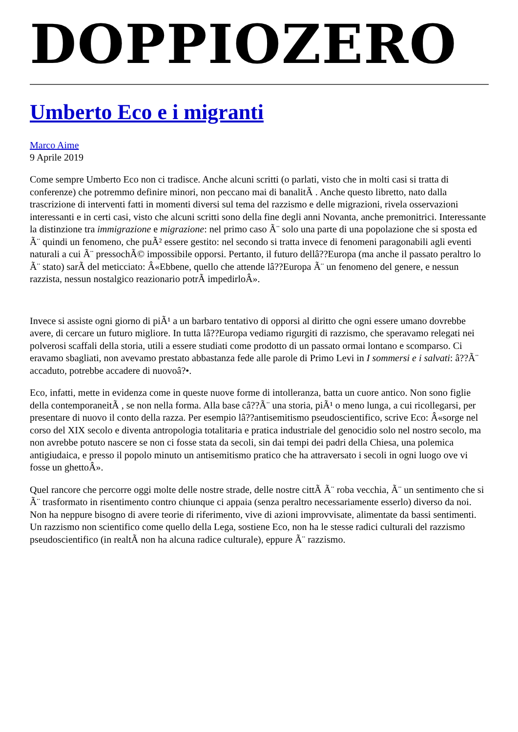DOPPIOZERO
Umberto Eco e i migranti
Marco Aime
9 Aprile 2019
Come sempre Umberto Eco non ci tradisce. Anche alcuni scritti (o parlati, visto che in molti casi si tratta di conferenze) che potremmo definire minori, non peccano mai di banalitÃ . Anche questo libretto, nato dalla trascrizione di interventi fatti in momenti diversi sul tema del razzismo e delle migrazioni, rivela osservazioni interessanti e in certi casi, visto che alcuni scritti sono della fine degli anni Novanta, anche premonitrici. Interessante la distinzione tra immigrazione e migrazione: nel primo caso Ã¨ solo una parte di una popolazione che si sposta ed Ã¨ quindi un fenomeno, che puÃ² essere gestito: nel secondo si tratta invece di fenomeni paragonabili agli eventi naturali a cui Ã¨ pressochÃ© impossibile opporsi. Pertanto, il futuro dellâ??Europa (ma anche il passato peraltro lo Ã¨ stato) sarÃ del meticciato: Â«Ebbene, quello che attende lâ??Europa Ã¨ un fenomeno del genere, e nessun razzista, nessun nostalgico reazionario potrÃ impedirloÂ».
Invece si assiste ogni giorno di piÃ¹ a un barbaro tentativo di opporsi al diritto che ogni essere umano dovrebbe avere, di cercare un futuro migliore. In tutta lâ??Europa vediamo rigurgiti di razzismo, che speravamo relegati nei polverosi scaffali della storia, utili a essere studiati come prodotto di un passato ormai lontano e scomparso. Ci eravamo sbagliati, non avevamo prestato abbastanza fede alle parole di Primo Levi in I sommersi e i salvati: â??Ã¨ accaduto, potrebbe accadere di nuovoâ?•.
Eco, infatti, mette in evidenza come in queste nuove forme di intolleranza, batta un cuore antico. Non sono figlie della contemporaneitÃ , se non nella forma. Alla base câ??Ã¨ una storia, piÃ¹ o meno lunga, a cui ricollegarsi, per presentare di nuovo il conto della razza. Per esempio lâ??antisemitismo pseudoscientifico, scrive Eco: Â«sorge nel corso del XIX secolo e diventa antropologia totalitaria e pratica industriale del genocidio solo nel nostro secolo, ma non avrebbe potuto nascere se non ci fosse stata da secoli, sin dai tempi dei padri della Chiesa, una polemica antigiudaica, e presso il popolo minuto un antisemitismo pratico che ha attraversato i secoli in ogni luogo ove vi fosse un ghettoÂ».
Quel rancore che percorre oggi molte delle nostre strade, delle nostre cittÃ Ã¨ roba vecchia, Ã¨ un sentimento che si Ã¨ trasformato in risentimento contro chiunque ci appaia (senza peraltro necessariamente esserlo) diverso da noi. Non ha neppure bisogno di avere teorie di riferimento, vive di azioni improvvisate, alimentate da bassi sentimenti. Un razzismo non scientifico come quello della Lega, sostiene Eco, non ha le stesse radici culturali del razzismo pseudoscientifico (in realtÃ non ha alcuna radice culturale), eppure Ã¨ razzismo.